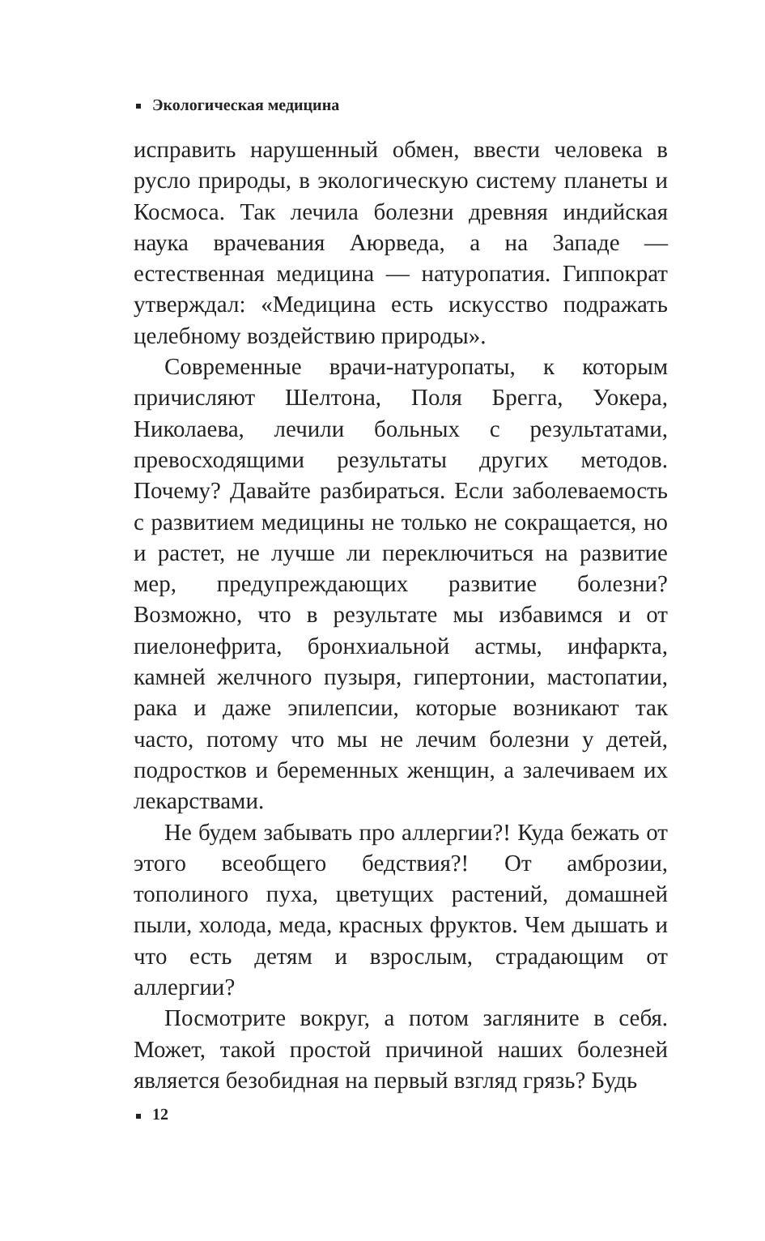Экологическая медицина
исправить нарушенный обмен, ввести человека в русло природы, в экологическую систему планеты и Космоса. Так лечила болезни древняя индийская наука врачевания Аюрведа, а на Западе — естественная медицина — натуропатия. Гиппократ утверждал: «Медицина есть искусство подражать целебному воздействию природы».
Современные врачи-натуропаты, к которым причисляют Шелтона, Поля Брегга, Уокера, Николаева, лечили больных с результатами, превосходящими результаты других методов. Почему? Давайте разбираться. Если заболеваемость с развитием медицины не только не сокращается, но и растет, не лучше ли переключиться на развитие мер, предупреждающих развитие болезни? Возможно, что в результате мы избавимся и от пиелонефрита, бронхиальной астмы, инфаркта, камней желчного пузыря, гипертонии, мастопатии, рака и даже эпилепсии, которые возникают так часто, потому что мы не лечим болезни у детей, подростков и беременных женщин, а залечиваем их лекарствами.
Не будем забывать про аллергии?! Куда бежать от этого всеобщего бедствия?! От амброзии, тополиного пуха, цветущих растений, домашней пыли, холода, меда, красных фруктов. Чем дышать и что есть детям и взрослым, страдающим от аллергии?
Посмотрите вокруг, а потом загляните в себя. Может, такой простой причиной наших болезней является безобидная на первый взгляд грязь? Будь
12